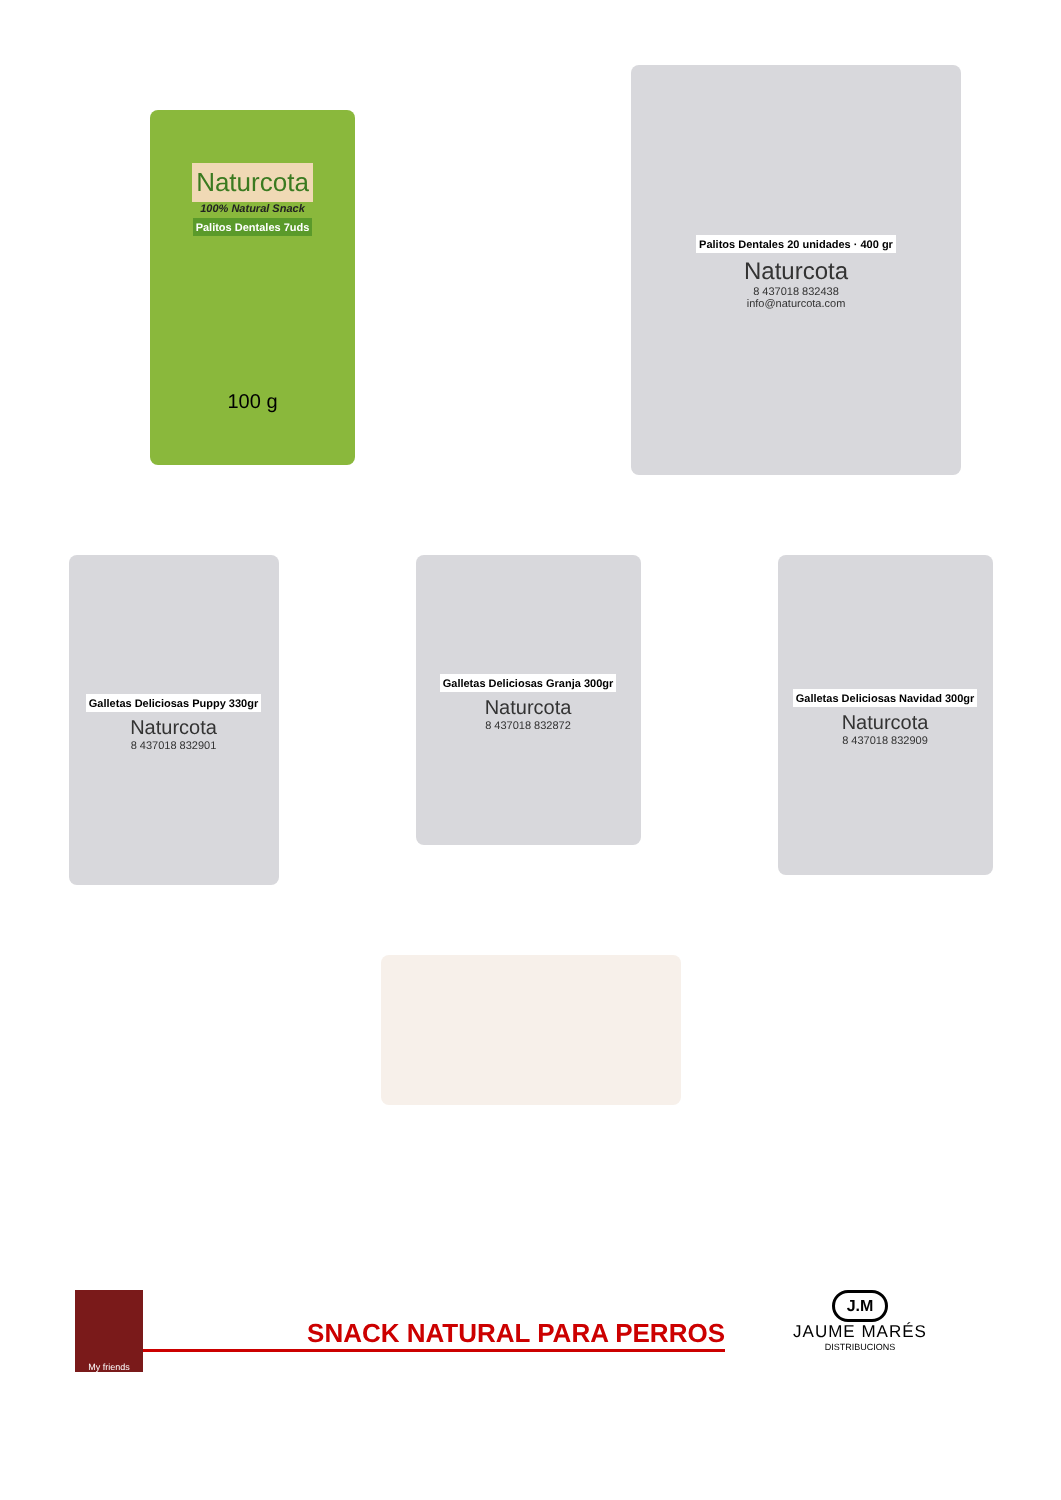Naturcota
100% Natural Snack
Palitos Dentales 7uds
100 g
Palitos Dentales 20 unidades · 400 gr
Naturcota
8 437018 832438
info@naturcota.com
Galletas Deliciosas Puppy 330gr
Naturcota
8 437018 832901
Galletas Deliciosas Granja 300gr
Naturcota
8 437018 832872
Galletas Deliciosas Navidad 300gr
Naturcota
8 437018 832909
My friends
SNACK NATURAL PARA PERROS
J.M
JAUME MARÉS
DISTRIBUCIONS